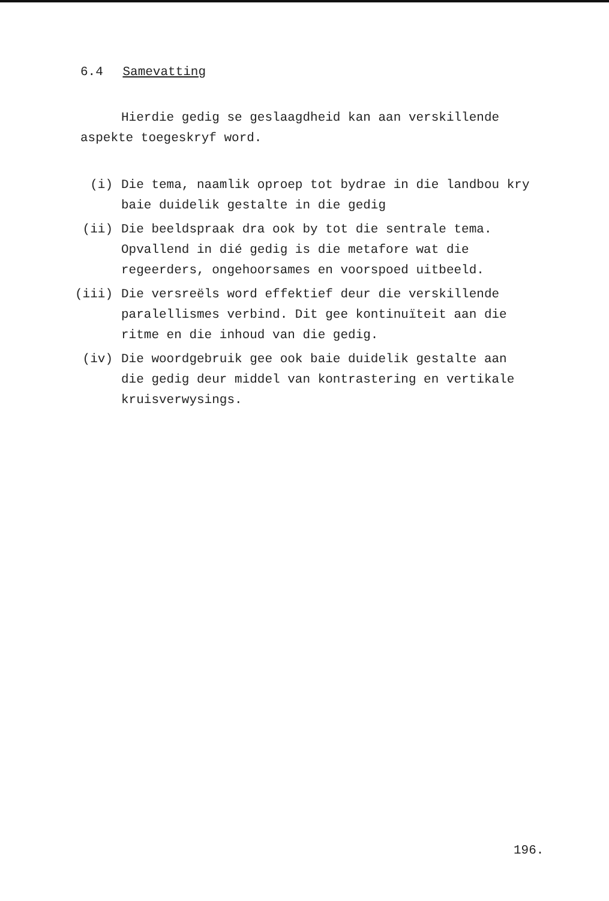6.4 Samevatting
Hierdie gedig se geslaagdheid kan aan verskillende aspekte toegeskryf word.
(i) Die tema, naamlik oproep tot bydrae in die landbou kry baie duidelik gestalte in die gedig
(ii) Die beeldspraak dra ook by tot die sentrale tema. Opvallend in dié gedig is die metafore wat die regeerders, ongehoorsames en voorspoed uitbeeld.
(iii) Die versreëls word effektief deur die verskillende paralellismes verbind. Dit gee kontinuïteit aan die ritme en die inhoud van die gedig.
(iv) Die woordgebruik gee ook baie duidelik gestalte aan die gedig deur middel van kontrastering en vertikale kruisverwysings.
196.